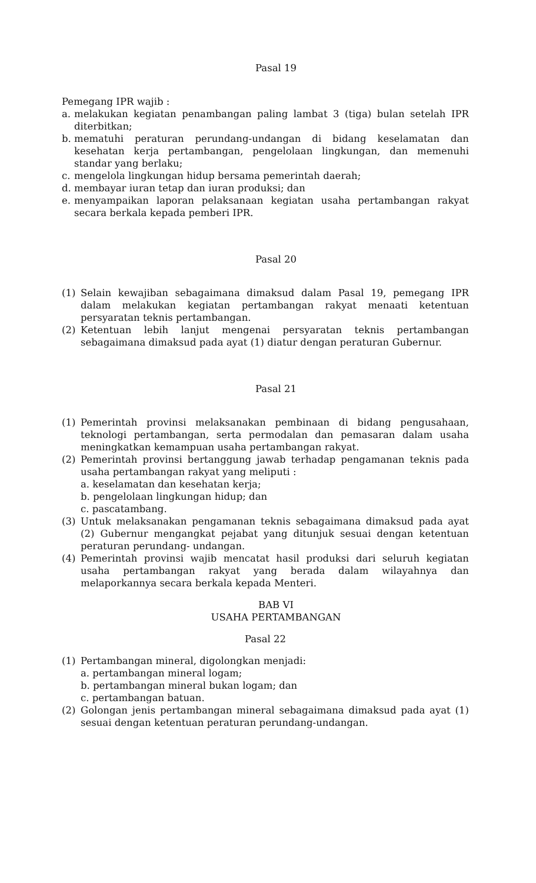Pasal 19
Pemegang IPR wajib :
a. melakukan kegiatan penambangan paling lambat 3 (tiga) bulan setelah IPR diterbitkan;
b. mematuhi peraturan perundang-undangan di bidang keselamatan dan kesehatan kerja pertambangan, pengelolaan lingkungan, dan memenuhi standar yang berlaku;
c. mengelola lingkungan hidup bersama pemerintah daerah;
d. membayar iuran tetap dan iuran produksi; dan
e. menyampaikan laporan pelaksanaan kegiatan usaha pertambangan rakyat secara berkala kepada pemberi IPR.
Pasal 20
(1) Selain kewajiban sebagaimana dimaksud dalam Pasal 19, pemegang IPR dalam melakukan kegiatan pertambangan rakyat menaati ketentuan persyaratan teknis pertambangan.
(2) Ketentuan lebih lanjut mengenai persyaratan teknis pertambangan sebagaimana dimaksud pada ayat (1) diatur dengan peraturan Gubernur.
Pasal 21
(1) Pemerintah provinsi melaksanakan pembinaan di bidang pengusahaan, teknologi pertambangan, serta permodalan dan pemasaran dalam usaha meningkatkan kemampuan usaha pertambangan rakyat.
(2) Pemerintah provinsi bertanggung jawab terhadap pengamanan teknis pada usaha pertambangan rakyat yang meliputi :
a. keselamatan dan kesehatan kerja;
b. pengelolaan lingkungan hidup; dan
c. pascatambang.
(3) Untuk melaksanakan pengamanan teknis sebagaimana dimaksud pada ayat (2) Gubernur mengangkat pejabat yang ditunjuk sesuai dengan ketentuan peraturan perundang- undangan.
(4) Pemerintah provinsi wajib mencatat hasil produksi dari seluruh kegiatan usaha pertambangan rakyat yang berada dalam wilayahnya dan melaporkannya secara berkala kepada Menteri.
BAB VI
USAHA PERTAMBANGAN
Pasal 22
(1) Pertambangan mineral, digolongkan menjadi:
a. pertambangan mineral logam;
b. pertambangan mineral bukan logam; dan
c. pertambangan batuan.
(2) Golongan jenis pertambangan mineral sebagaimana dimaksud pada ayat (1) sesuai dengan ketentuan peraturan perundang-undangan.